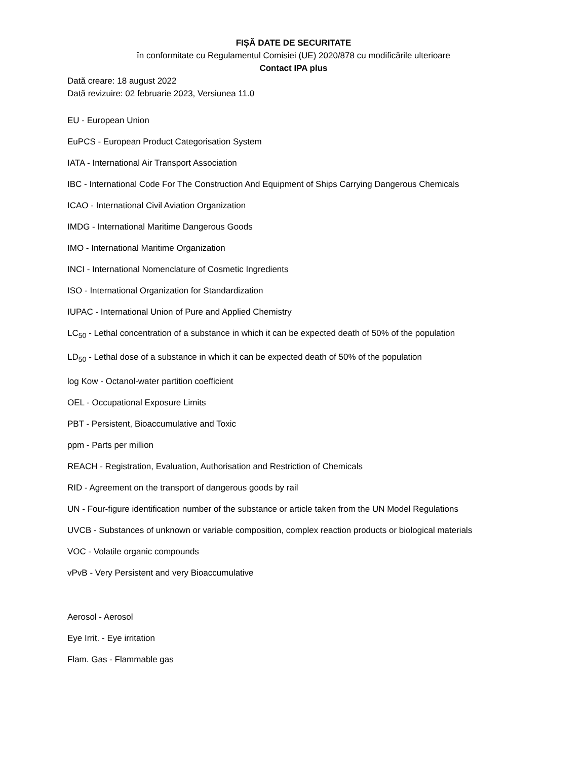FIȘĂ DATE DE SECURITATE
în conformitate cu Regulamentul Comisiei (UE) 2020/878 cu modificările ulterioare
Contact IPA plus
Dată creare: 18 august 2022
Dată revizuire: 02 februarie 2023, Versiunea 11.0
EU - European Union
EuPCS - European Product Categorisation System
IATA - International Air Transport Association
IBC - International Code For The Construction And Equipment of Ships Carrying Dangerous Chemicals
ICAO - International Civil Aviation Organization
IMDG - International Maritime Dangerous Goods
IMO - International Maritime Organization
INCI - International Nomenclature of Cosmetic Ingredients
ISO - International Organization for Standardization
IUPAC - International Union of Pure and Applied Chemistry
LC<sub>50</sub> - Lethal concentration of a substance in which it can be expected death of 50% of the population
LD<sub>50</sub> - Lethal dose of a substance in which it can be expected death of 50% of the population
log Kow - Octanol-water partition coefficient
OEL - Occupational Exposure Limits
PBT - Persistent, Bioaccumulative and Toxic
ppm - Parts per million
REACH - Registration, Evaluation, Authorisation and Restriction of Chemicals
RID - Agreement on the transport of dangerous goods by rail
UN - Four-figure identification number of the substance or article taken from the UN Model Regulations
UVCB - Substances of unknown or variable composition, complex reaction products or biological materials
VOC - Volatile organic compounds
vPvB - Very Persistent and very Bioaccumulative
Aerosol - Aerosol
Eye Irrit. - Eye irritation
Flam. Gas - Flammable gas